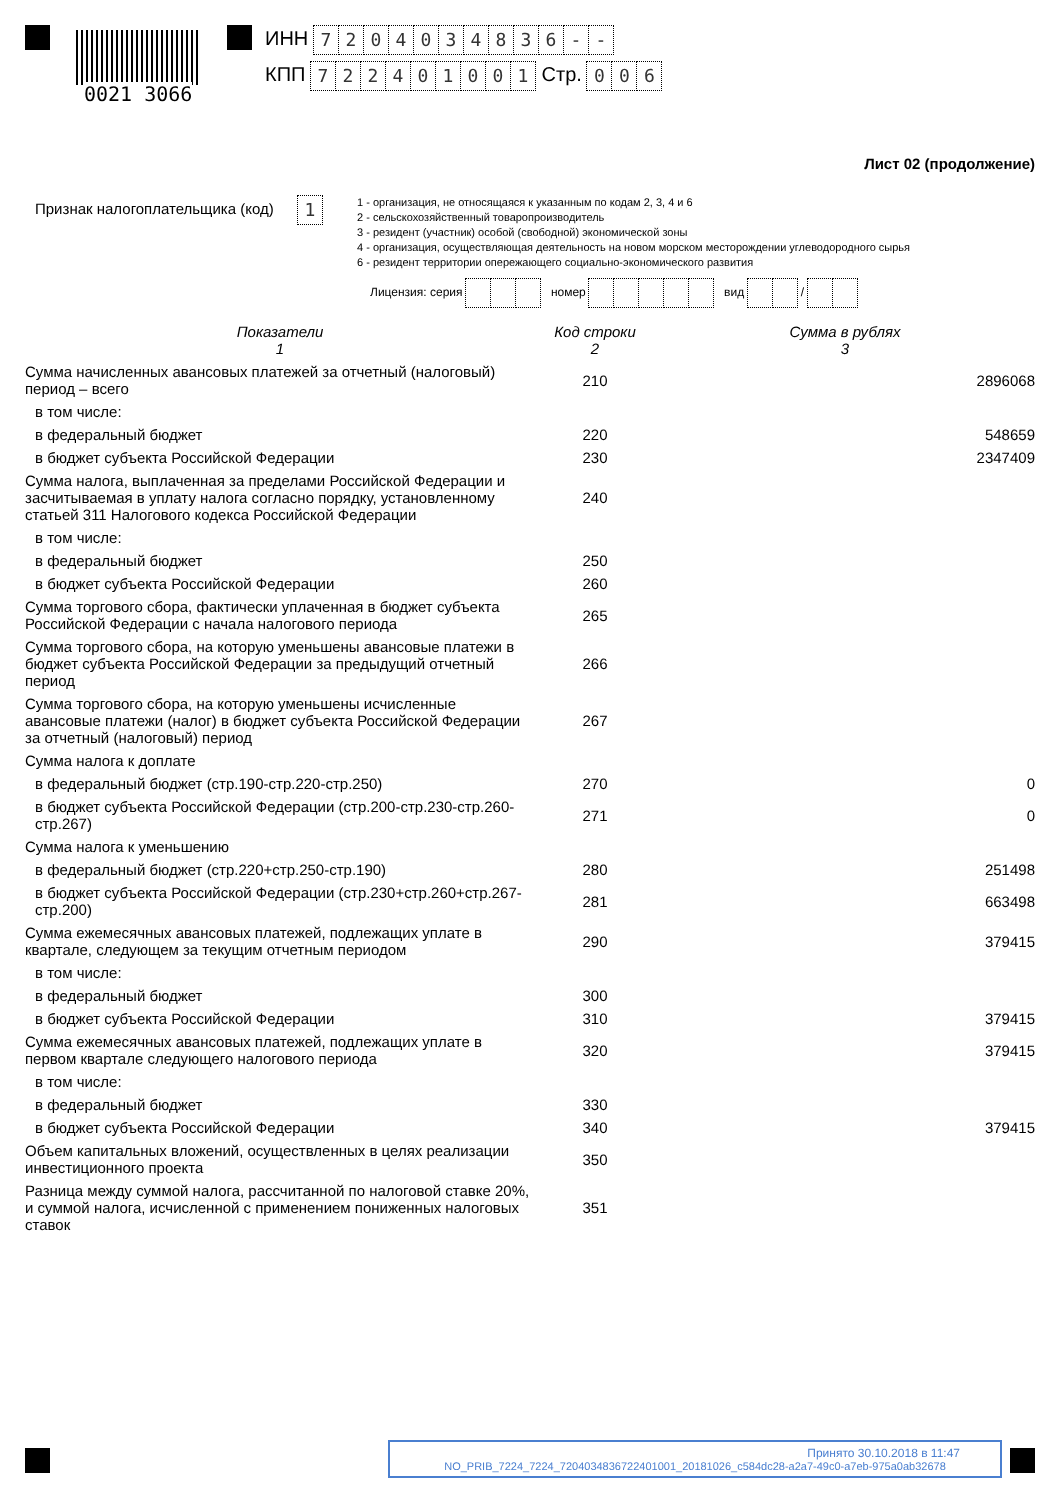0021 3066
ИНН 7204034836 - -
КПП 722401001 Стр. 006
Лист 02 (продолжение)
Признак налогоплательщика (код) 1
1 - организация, не относящаяся к указанным по кодам 2, 3, 4 и 6
2 - сельскохозяйственный товаропроизводитель
3 - резидент (участник) особой (свободной) экономической зоны
4 - организация, осуществляющая деятельность на новом морском месторождении углеводородного сырья
6 - резидент территории опережающего социально-экономического развития
Лицензия: серия номер вид /
| Показатели 1 | Код строки 2 | Сумма в рублях 3 |
| Сумма начисленных авансовых платежей за отчетный (налоговый) период – всего | 210 | 2896068 |
| в том числе: | | |
| в федеральный бюджет | 220 | 548659 |
| в бюджет субъекта Российской Федерации | 230 | 2347409 |
| Сумма налога, выплаченная за пределами Российской Федерации и засчитываемая в уплату налога согласно порядку, установленному статьей 311 Налогового кодекса Российской Федерации | 240 | |
| в том числе: | | |
| в федеральный бюджет | 250 | |
| в бюджет субъекта Российской Федерации | 260 | |
| Сумма торгового сбора, фактически уплаченная в бюджет субъекта Российской Федерации с начала налогового периода | 265 | |
| Сумма торгового сбора, на которую уменьшены авансовые платежи в бюджет субъекта Российской Федерации за предыдущий отчетный период | 266 | |
| Сумма торгового сбора, на которую уменьшены исчисленные авансовые платежи (налог) в бюджет субъекта Российской Федерации за отчетный (налоговый) период | 267 | |
| Сумма налога к доплате | | |
| в федеральный бюджет (стр.190-стр.220-стр.250) | 270 | 0 |
| в бюджет субъекта Российской Федерации (стр.200-стр.230-стр.260-стр.267) | 271 | 0 |
| Сумма налога к уменьшению | | |
| в федеральный бюджет (стр.220+стр.250-стр.190) | 280 | 251498 |
| в бюджет субъекта Российской Федерации (стр.230+стр.260+стр.267-стр.200) | 281 | 663498 |
| Сумма ежемесячных авансовых платежей, подлежащих уплате в квартале, следующем за текущим отчетным периодом | 290 | 379415 |
| в том числе: | | |
| в федеральный бюджет | 300 | |
| в бюджет субъекта Российской Федерации | 310 | 379415 |
| Сумма ежемесячных авансовых платежей, подлежащих уплате в первом квартале следующего налогового периода | 320 | 379415 |
| в том числе: | | |
| в федеральный бюджет | 330 | |
| в бюджет субъекта Российской Федерации | 340 | 379415 |
| Объем капитальных вложений, осуществленных в целях реализации инвестиционного проекта | 350 | |
| Разница между суммой налога, рассчитанной по налоговой ставке 20%, и суммой налога, исчисленной с применением пониженных налоговых ставок | 351 | |
Принято 30.10.2018 в 11:47
NO_PRIB_7224_7224_7204034836722401001_20181026_c584dc28-a2a7-49c0-a7eb-975a0ab32678